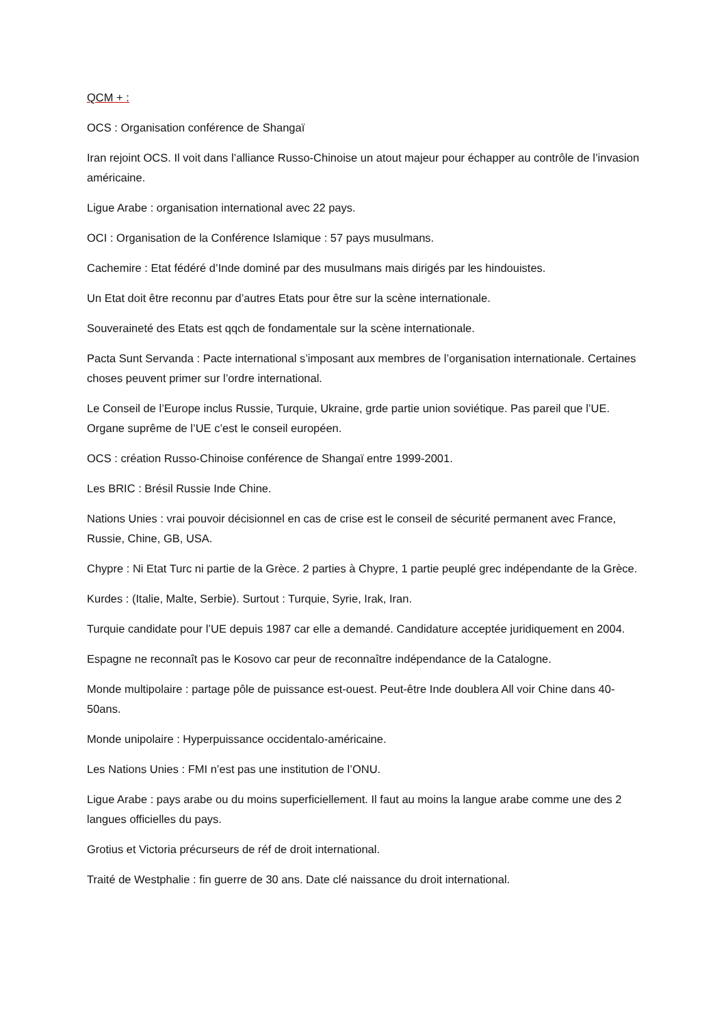QCM + :
OCS : Organisation conférence de Shangaï
Iran rejoint OCS. Il voit dans l’alliance Russo-Chinoise un atout majeur pour échapper au contrôle de l’invasion américaine.
Ligue Arabe : organisation international avec 22 pays.
OCI : Organisation de la Conférence Islamique : 57 pays musulmans.
Cachemire : Etat fédéré d’Inde dominé par des musulmans mais dirigés par les hindouistes.
Un Etat doit être reconnu par d’autres Etats pour être sur la scène internationale.
Souveraineté des Etats est qqch de fondamentale sur la scène internationale.
Pacta Sunt Servanda : Pacte international s’imposant aux membres de l’organisation internationale. Certaines choses peuvent primer sur l’ordre international.
Le Conseil de l’Europe inclus Russie, Turquie, Ukraine, grde partie union soviétique. Pas pareil que l’UE. Organe suprême de l’UE c’est le conseil européen.
OCS : création Russo-Chinoise conférence de Shangaï entre 1999-2001.
Les BRIC : Brésil Russie Inde Chine.
Nations Unies : vrai pouvoir décisionnel en cas de crise est le conseil de sécurité permanent avec France, Russie, Chine, GB, USA.
Chypre : Ni Etat Turc ni partie de la Grèce. 2 parties à Chypre, 1 partie peuplé grec indépendante de la Grèce.
Kurdes : (Italie, Malte, Serbie). Surtout : Turquie, Syrie, Irak, Iran.
Turquie candidate pour l’UE depuis 1987 car elle a demandé. Candidature acceptée juridiquement en 2004.
Espagne ne reconnaît pas le Kosovo car peur de reconnaître indépendance de la Catalogne.
Monde multipolaire : partage pôle de puissance est-ouest. Peut-être Inde doublera All voir Chine dans 40-50ans.
Monde unipolaire : Hyperpuissance occidentalo-américaine.
Les Nations Unies : FMI n’est pas une institution de l’ONU.
Ligue Arabe : pays arabe ou du moins superficiellement. Il faut au moins la langue arabe comme une des 2 langues officielles du pays.
Grotius et Victoria précurseurs de réf de droit international.
Traité de Westphalie : fin guerre de 30 ans. Date clé naissance du droit international.